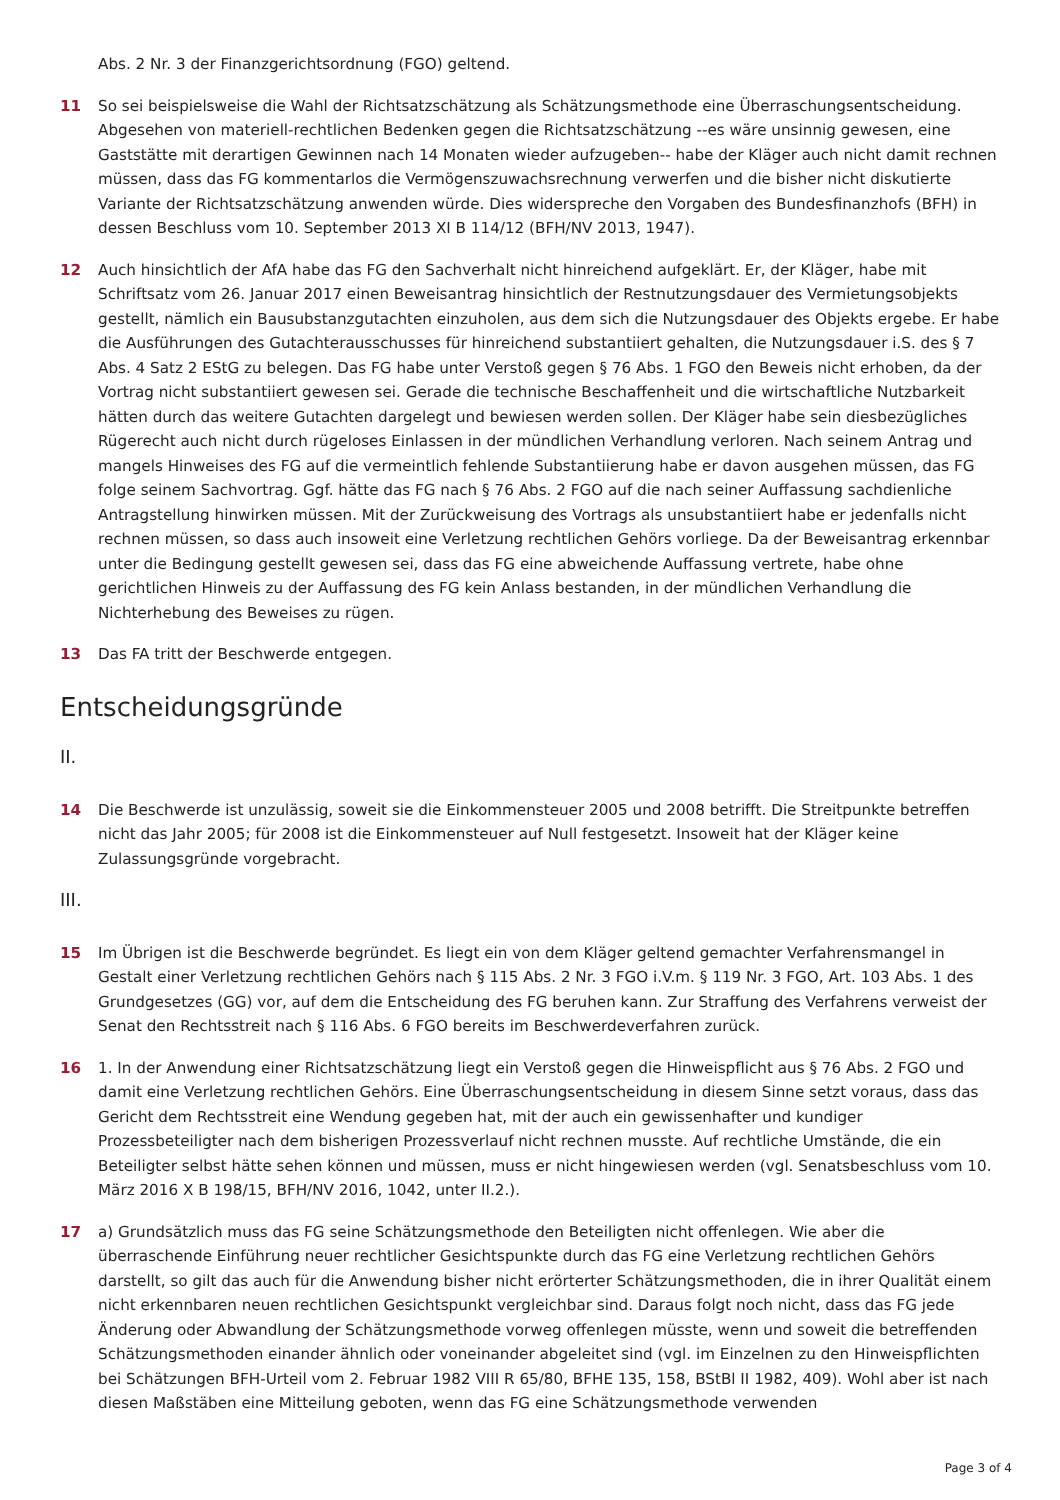Abs. 2 Nr. 3 der Finanzgerichtsordnung (FGO) geltend.
11 So sei beispielsweise die Wahl der Richtsatzschätzung als Schätzungsmethode eine Überraschungsentscheidung. Abgesehen von materiell-rechtlichen Bedenken gegen die Richtsatzschätzung --es wäre unsinnig gewesen, eine Gaststätte mit derartigen Gewinnen nach 14 Monaten wieder aufzugeben-- habe der Kläger auch nicht damit rechnen müssen, dass das FG kommentarlos die Vermögenszuwachsrechnung verwerfen und die bisher nicht diskutierte Variante der Richtsatzschätzung anwenden würde. Dies widerspreche den Vorgaben des Bundesfinanzhofs (BFH) in dessen Beschluss vom 10. September 2013 XI B 114/12 (BFH/NV 2013, 1947).
12 Auch hinsichtlich der AfA habe das FG den Sachverhalt nicht hinreichend aufgeklärt. Er, der Kläger, habe mit Schriftsatz vom 26. Januar 2017 einen Beweisantrag hinsichtlich der Restnutzungsdauer des Vermietungsobjekts gestellt, nämlich ein Bausubstanzgutachten einzuholen, aus dem sich die Nutzungsdauer des Objekts ergebe. Er habe die Ausführungen des Gutachterausschusses für hinreichend substantiiert gehalten, die Nutzungsdauer i.S. des § 7 Abs. 4 Satz 2 EStG zu belegen. Das FG habe unter Verstoß gegen § 76 Abs. 1 FGO den Beweis nicht erhoben, da der Vortrag nicht substantiiert gewesen sei. Gerade die technische Beschaffenheit und die wirtschaftliche Nutzbarkeit hätten durch das weitere Gutachten dargelegt und bewiesen werden sollen. Der Kläger habe sein diesbezügliches Rügerecht auch nicht durch rügeloses Einlassen in der mündlichen Verhandlung verloren. Nach seinem Antrag und mangels Hinweises des FG auf die vermeintlich fehlende Substantiierung habe er davon ausgehen müssen, das FG folge seinem Sachvortrag. Ggf. hätte das FG nach § 76 Abs. 2 FGO auf die nach seiner Auffassung sachdienliche Antragstellung hinwirken müssen. Mit der Zurückweisung des Vortrags als unsubstantiiert habe er jedenfalls nicht rechnen müssen, so dass auch insoweit eine Verletzung rechtlichen Gehörs vorliege. Da der Beweisantrag erkennbar unter die Bedingung gestellt gewesen sei, dass das FG eine abweichende Auffassung vertrete, habe ohne gerichtlichen Hinweis zu der Auffassung des FG kein Anlass bestanden, in der mündlichen Verhandlung die Nichterhebung des Beweises zu rügen.
13 Das FA tritt der Beschwerde entgegen.
Entscheidungsgründe
II.
14 Die Beschwerde ist unzulässig, soweit sie die Einkommensteuer 2005 und 2008 betrifft. Die Streitpunkte betreffen nicht das Jahr 2005; für 2008 ist die Einkommensteuer auf Null festgesetzt. Insoweit hat der Kläger keine Zulassungsgründe vorgebracht.
III.
15 Im Übrigen ist die Beschwerde begründet. Es liegt ein von dem Kläger geltend gemachter Verfahrensmangel in Gestalt einer Verletzung rechtlichen Gehörs nach § 115 Abs. 2 Nr. 3 FGO i.V.m. § 119 Nr. 3 FGO, Art. 103 Abs. 1 des Grundgesetzes (GG) vor, auf dem die Entscheidung des FG beruhen kann. Zur Straffung des Verfahrens verweist der Senat den Rechtsstreit nach § 116 Abs. 6 FGO bereits im Beschwerdeverfahren zurück.
16 1. In der Anwendung einer Richtsatzschätzung liegt ein Verstoß gegen die Hinweispflicht aus § 76 Abs. 2 FGO und damit eine Verletzung rechtlichen Gehörs. Eine Überraschungsentscheidung in diesem Sinne setzt voraus, dass das Gericht dem Rechtsstreit eine Wendung gegeben hat, mit der auch ein gewissenhafter und kundiger Prozessbeteiligter nach dem bisherigen Prozessverlauf nicht rechnen musste. Auf rechtliche Umstände, die ein Beteiligter selbst hätte sehen können und müssen, muss er nicht hingewiesen werden (vgl. Senatsbeschluss vom 10. März 2016 X B 198/15, BFH/NV 2016, 1042, unter II.2.).
17 a) Grundsätzlich muss das FG seine Schätzungsmethode den Beteiligten nicht offenlegen. Wie aber die überraschende Einführung neuer rechtlicher Gesichtspunkte durch das FG eine Verletzung rechtlichen Gehörs darstellt, so gilt das auch für die Anwendung bisher nicht erörterter Schätzungsmethoden, die in ihrer Qualität einem nicht erkennbaren neuen rechtlichen Gesichtspunkt vergleichbar sind. Daraus folgt noch nicht, dass das FG jede Änderung oder Abwandlung der Schätzungsmethode vorweg offenlegen müsste, wenn und soweit die betreffenden Schätzungsmethoden einander ähnlich oder voneinander abgeleitet sind (vgl. im Einzelnen zu den Hinweispflichten bei Schätzungen BFH-Urteil vom 2. Februar 1982 VIII R 65/80, BFHE 135, 158, BStBl II 1982, 409). Wohl aber ist nach diesen Maßstäben eine Mitteilung geboten, wenn das FG eine Schätzungsmethode verwenden
Page 3 of 4